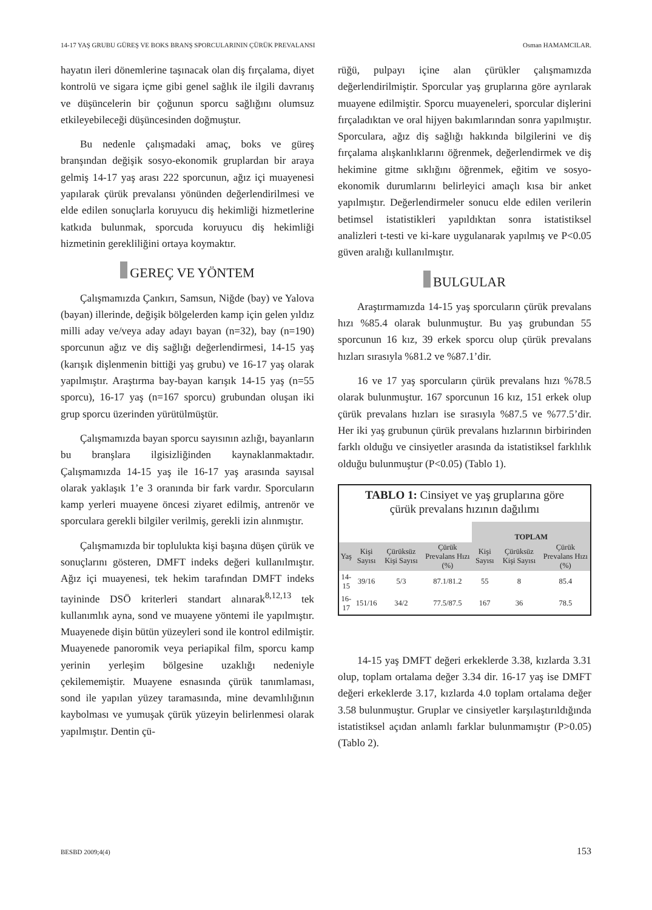14-17 YAŞ GRUBU GÜREŞ VE BOKS BRANŞ SPORCULARININ ÇÜRÜK PREVALANSI Osman HAMAMCILAR.
hayatın ileri dönemlerine taşınacak olan diş fırçalama, diyet kontrolü ve sigara içme gibi genel sağlık ile ilgili davranış ve düşüncelerin bir çoğunun sporcu sağlığını olumsuz etkileyebileceği düşüncesinden doğmuştur.
Bu nedenle çalışmadaki amaç, boks ve güreş branşından değişik sosyo-ekonomik gruplardan bir araya gelmiş 14-17 yaş arası 222 sporcunun, ağız içi muayenesi yapılarak çürük prevalansı yönünden değerlendirilmesi ve elde edilen sonuçlarla koruyucu diş hekimliği hizmetlerine katkıda bulunmak, sporcuda koruyucu diş hekimliği hizmetinin gerekliliğini ortaya koymaktır.
GEREÇ VE YÖNTEM
Çalışmamızda Çankırı, Samsun, Niğde (bay) ve Yalova (bayan) illerinde, değişik bölgelerden kamp için gelen yıldız milli aday ve/veya aday adayı bayan (n=32), bay (n=190) sporcunun ağız ve diş sağlığı değerlendirmesi, 14-15 yaş (karışık dişlenmenin bittiği yaş grubu) ve 16-17 yaş olarak yapılmıştır. Araştırma bay-bayan karışık 14-15 yaş (n=55 sporcu), 16-17 yaş (n=167 sporcu) grubundan oluşan iki grup sporcu üzerinden yürütülmüştür.
Çalışmamızda bayan sporcu sayısının azlığı, bayanların bu branşlara ilgisizliğinden kaynaklanmaktadır. Çalışmamızda 14-15 yaş ile 16-17 yaş arasında sayısal olarak yaklaşık 1’e 3 oranında bir fark vardır. Sporcuların kamp yerleri muayene öncesi ziyaret edilmiş, antrenör ve sporculara gerekli bilgiler verilmiş, gerekli izin alınmıştır.
Çalışmamızda bir toplulukta kişi başına düşen çürük ve sonuçlarını gösteren, DMFT indeks değeri kullanılmıştır. Ağız içi muayenesi, tek hekim tarafından DMFT indeks tayininde DSÖ kriterleri standart alınarak<sup>8,12,13</sup> tek kullanımlık ayna, sond ve muayene yöntemi ile yapılmıştır. Muayenede dişin bütün yüzeyleri sond ile kontrol edilmiştir. Muayenede panoromik veya periapikal film, sporcu kamp yerinin yerleşim bölgesine uzaklığı nedeniyle çekilememiştir. Muayene esnasında çürük tanımlaması, sond ile yapılan yüzey taramasında, mine devamlılığının kaybolması ve yumuşak çürük yüzeyin belirlenmesi olarak yapılmıştır. Dentin çü-
rüğü, pulpayı içine alan çürükler çalışmamızda değerlendirilmiştir. Sporcular yaş gruplarına göre ayrılarak muayene edilmiştir. Sporcu muayeneleri, sporcular dişlerini fırçaladıktan ve oral hijyen bakımlarından sonra yapılmıştır. Sporculara, ağız diş sağlığı hakkında bilgilerini ve diş fırçalama alışkanlıklarını öğrenmek, değerlendirmek ve diş hekimine gitme sıklığını öğrenmek, eğitim ve sosyo-ekonomik durumlarını belirleyici amaçlı kısa bir anket yapılmıştır. Değerlendirmeler sonucu elde edilen verilerin betimsel istatistikleri yapıldıktan sonra istatistiksel analizleri t-testi ve ki-kare uygulanarak yapılmış ve P<0.05 güven aralığı kullanılmıştır.
BULGULAR
Araştırmamızda 14-15 yaş sporcuların çürük prevalans hızı %85.4 olarak bulunmuştur. Bu yaş grubundan 55 sporcunun 16 kız, 39 erkek sporcu olup çürük prevalans hızları sırasıyla %81.2 ve %87.1’dir.
16 ve 17 yaş sporcuların çürük prevalans hızı %78.5 olarak bulunmuştur. 167 sporcunun 16 kız, 151 erkek olup çürük prevalans hızları ise sırasıyla %87.5 ve %77.5’dir. Her iki yaş grubunun çürük prevalans hızlarının birbirinden farklı olduğu ve cinsiyetler arasında da istatistiksel farklılık olduğu bulunmuştur (P<0.05) (Tablo 1).
TABLO 1: Cinsiyet ve yaş gruplarına göre
çürük prevalans hızının dağılımı
| | | | | TOPLAM | | |
| --- | --- | --- | --- | --- | --- | --- |
| Yaş | Kişi Sayısı | Çürüksüz Kişi Sayısı | Çürük Prevalans Hızı (%) | Kişi Sayısı | Çürüksüz Kişi Sayısı | Çürük Prevalans Hızı (%) |
| 14-15 | 39/16 | 5/3 | 87.1/81.2 | 55 | 8 | 85.4 |
| 16-17 | 151/16 | 34/2 | 77.5/87.5 | 167 | 36 | 78.5 |
14-15 yaş DMFT değeri erkeklerde 3.38, kızlarda 3.31 olup, toplam ortalama değer 3.34 dir. 16-17 yaş ise DMFT değeri erkeklerde 3.17, kızlarda 4.0 toplam ortalama değer 3.58 bulunmuştur. Gruplar ve cinsiyetler karşılaştırıldığında istatistiksel açıdan anlamlı farklar bulunmamıştır (P>0.05) (Tablo 2).
BESBD 2009;4(4) 153